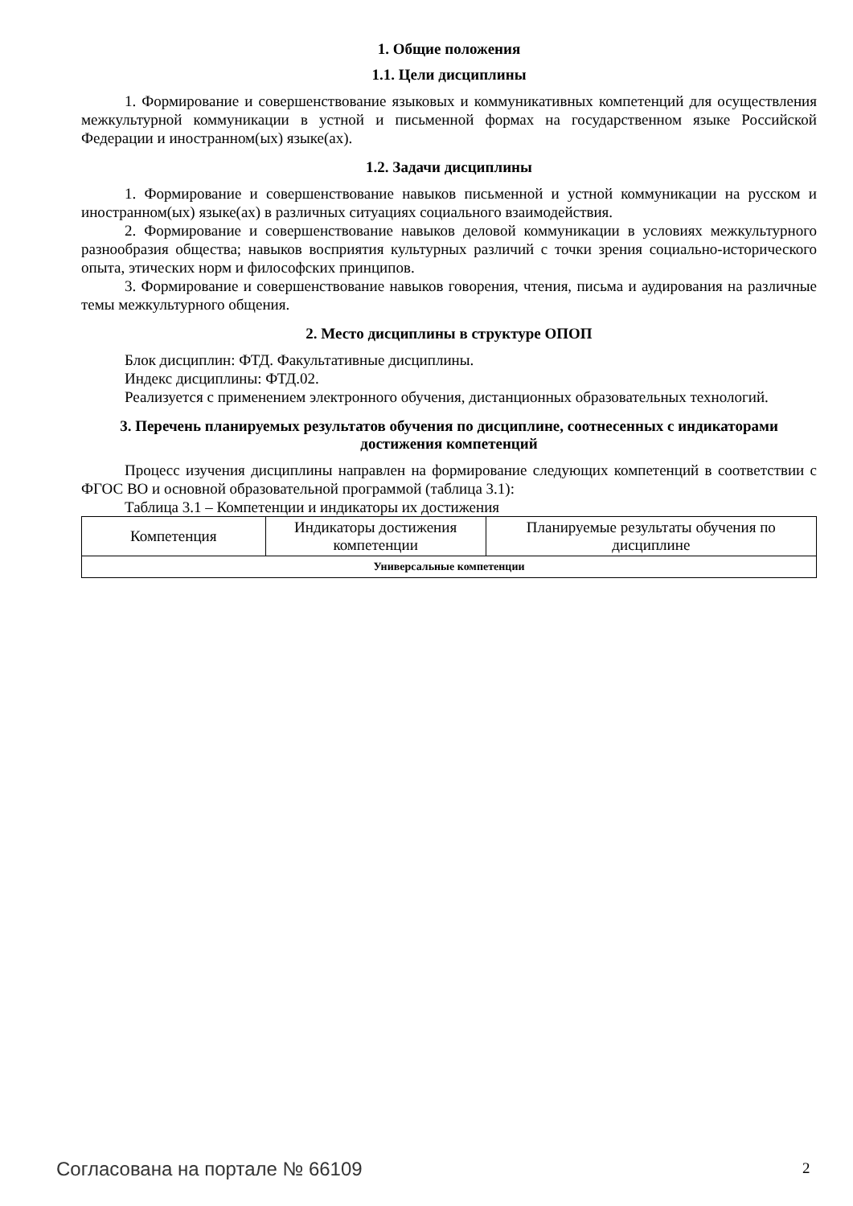1. Общие положения
1.1. Цели дисциплины
1. Формирование и совершенствование языковых и коммуникативных компетенций для осуществления межкультурной коммуникации в устной и письменной формах на государственном языке Российской Федерации и иностранном(ых) языке(ах).
1.2. Задачи дисциплины
1. Формирование и совершенствование навыков письменной и устной коммуникации на русском и иностранном(ых) языке(ах) в различных ситуациях социального взаимодействия.
2. Формирование и совершенствование навыков деловой коммуникации в условиях межкультурного разнообразия общества; навыков восприятия культурных различий с точки зрения социально-исторического опыта, этических норм и философских принципов.
3. Формирование и совершенствование навыков говорения, чтения, письма и аудирования на различные темы межкультурного общения.
2. Место дисциплины в структуре ОПОП
Блок дисциплин: ФТД. Факультативные дисциплины.
Индекс дисциплины: ФТД.02.
Реализуется с применением электронного обучения, дистанционных образовательных технологий.
3. Перечень планируемых результатов обучения по дисциплине, соотнесенных с индикаторами достижения компетенций
Процесс изучения дисциплины направлен на формирование следующих компетенций в соответствии с ФГОС ВО и основной образовательной программой (таблица 3.1):
Таблица 3.1 – Компетенции и индикаторы их достижения
| Компетенция | Индикаторы достижения компетенции | Планируемые результаты обучения по дисциплине |
| Универсальные компетенции | | |
Согласована на портале № 66109 2